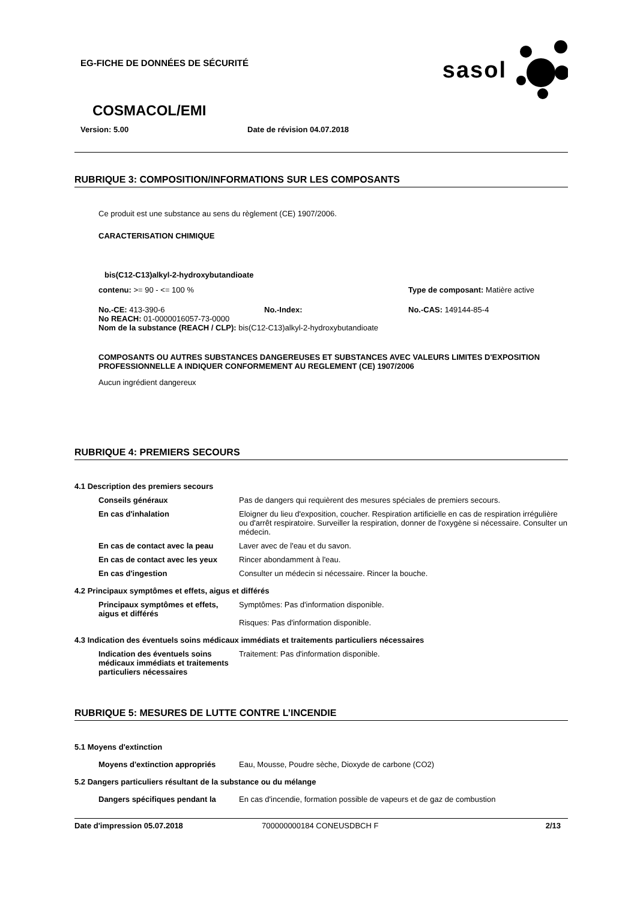EG-FICHE DE DONNÉES DE SÉCURITÉ
sasol
COSMACOL/EMI
Version: 5.00 Date de révision 04.07.2018
RUBRIQUE 3: COMPOSITION/INFORMATIONS SUR LES COMPOSANTS
Ce produit est une substance au sens du règlement (CE) 1907/2006.
CARACTERISATION CHIMIQUE
bis(C12-C13)alkyl-2-hydroxybutandioate
contenu: >= 90 - <= 100 % Type de composant: Matière active
No.-CE: 413-390-6 No.-Index: No.-CAS: 149144-85-4
No REACH: 01-0000016057-73-0000
Nom de la substance (REACH / CLP): bis(C12-C13)alkyl-2-hydroxybutandioate
COMPOSANTS OU AUTRES SUBSTANCES DANGEREUSES ET SUBSTANCES AVEC VALEURS LIMITES D'EXPOSITION PROFESSIONNELLE A INDIQUER CONFORMEMENT AU REGLEMENT (CE) 1907/2006
Aucun ingrédient dangereux
RUBRIQUE 4: PREMIERS SECOURS
4.1 Description des premiers secours
Conseils généraux Pas de dangers qui requièrent des mesures spéciales de premiers secours.
En cas d'inhalation Eloigner du lieu d'exposition, coucher. Respiration artificielle en cas de respiration irrégulière ou d'arrêt respiratoire. Surveiller la respiration, donner de l'oxygène si nécessaire. Consulter un médecin.
En cas de contact avec la peau Laver avec de l'eau et du savon.
En cas de contact avec les yeux Rincer abondamment à l'eau.
En cas d'ingestion Consulter un médecin si nécessaire. Rincer la bouche.
4.2 Principaux symptômes et effets, aigus et différés
Principaux symptômes et effets, aigus et différés Symptômes: Pas d'information disponible.
Risques: Pas d'information disponible.
4.3 Indication des éventuels soins médicaux immédiats et traitements particuliers nécessaires
Indication des éventuels soins médicaux immédiats et traitements particuliers nécessaires Traitement: Pas d'information disponible.
RUBRIQUE 5: MESURES DE LUTTE CONTRE L’INCENDIE
5.1 Moyens d'extinction
Moyens d'extinction appropriés Eau, Mousse, Poudre sèche, Dioxyde de carbone (CO2)
5.2 Dangers particuliers résultant de la substance ou du mélange
Dangers spécifiques pendant la En cas d'incendie, formation possible de vapeurs et de gaz de combustion
Date d'impression 05.07.2018 700000000184 CONEUSDBCH F 2/13